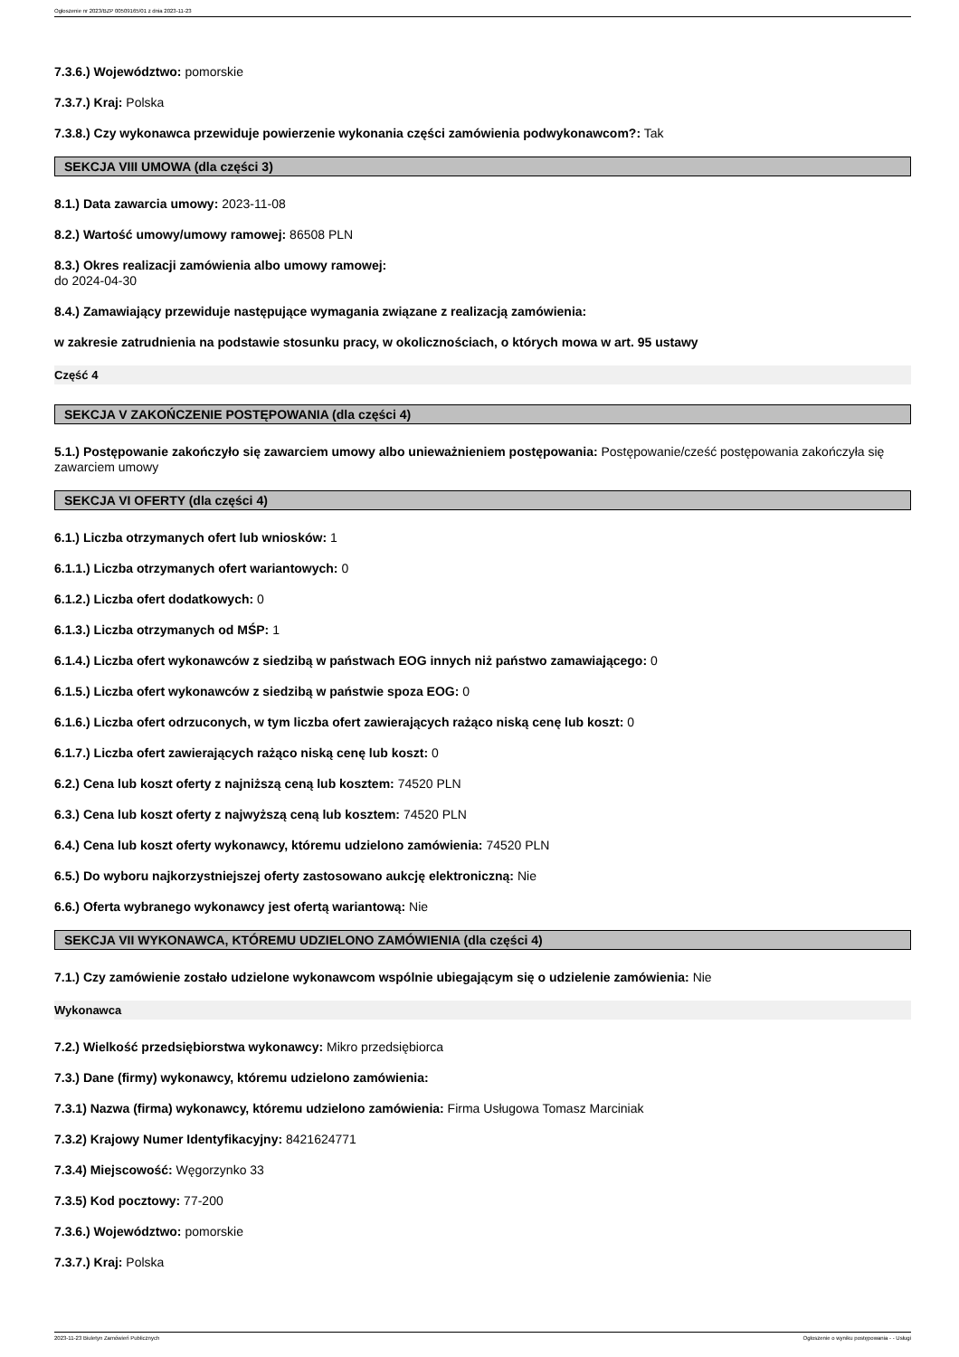Ogłoszenie nr 2023/BZP 00509165/01 z dnia 2023-11-23
7.3.6.) Województwo: pomorskie
7.3.7.) Kraj: Polska
7.3.8.) Czy wykonawca przewiduje powierzenie wykonania części zamówienia podwykonawcom?: Tak
SEKCJA VIII UMOWA (dla części 3)
8.1.) Data zawarcia umowy: 2023-11-08
8.2.) Wartość umowy/umowy ramowej: 86508 PLN
8.3.) Okres realizacji zamówienia albo umowy ramowej:
do 2024-04-30
8.4.) Zamawiający przewiduje następujące wymagania związane z realizacją zamówienia:
w zakresie zatrudnienia na podstawie stosunku pracy, w okolicznościach, o których mowa w art. 95 ustawy
Część 4
SEKCJA V ZAKOŃCZENIE POSTĘPOWANIA (dla części 4)
5.1.) Postępowanie zakończyło się zawarciem umowy albo unieważnieniem postępowania: Postępowanie/cześć postępowania zakończyła się zawarciem umowy
SEKCJA VI OFERTY (dla części 4)
6.1.) Liczba otrzymanych ofert lub wniosków: 1
6.1.1.) Liczba otrzymanych ofert wariantowych: 0
6.1.2.) Liczba ofert dodatkowych: 0
6.1.3.) Liczba otrzymanych od MŚP: 1
6.1.4.) Liczba ofert wykonawców z siedzibą w państwach EOG innych niż państwo zamawiającego: 0
6.1.5.) Liczba ofert wykonawców z siedzibą w państwie spoza EOG: 0
6.1.6.) Liczba ofert odrzuconych, w tym liczba ofert zawierających rażąco niską cenę lub koszt: 0
6.1.7.) Liczba ofert zawierających rażąco niską cenę lub koszt: 0
6.2.) Cena lub koszt oferty z najniższą ceną lub kosztem: 74520 PLN
6.3.) Cena lub koszt oferty z najwyższą ceną lub kosztem: 74520 PLN
6.4.) Cena lub koszt oferty wykonawcy, któremu udzielono zamówienia: 74520 PLN
6.5.) Do wyboru najkorzystniejszej oferty zastosowano aukcję elektroniczną: Nie
6.6.) Oferta wybranego wykonawcy jest ofertą wariantową: Nie
SEKCJA VII WYKONAWCA, KTÓREMU UDZIELONO ZAMÓWIENIA (dla części 4)
7.1.) Czy zamówienie zostało udzielone wykonawcom wspólnie ubiegającym się o udzielenie zamówienia: Nie
Wykonawca
7.2.) Wielkość przedsiębiorstwa wykonawcy: Mikro przedsiębiorca
7.3.) Dane (firmy) wykonawcy, któremu udzielono zamówienia:
7.3.1) Nazwa (firma) wykonawcy, któremu udzielono zamówienia: Firma Usługowa Tomasz Marciniak
7.3.2) Krajowy Numer Identyfikacyjny: 8421624771
7.3.4) Miejscowość: Węgorzynko 33
7.3.5) Kod pocztowy: 77-200
7.3.6.) Województwo: pomorskie
7.3.7.) Kraj: Polska
2023-11-23 Biuletyn Zamówień Publicznych Ogłoszenie o wyniku postępowania - - Usługi